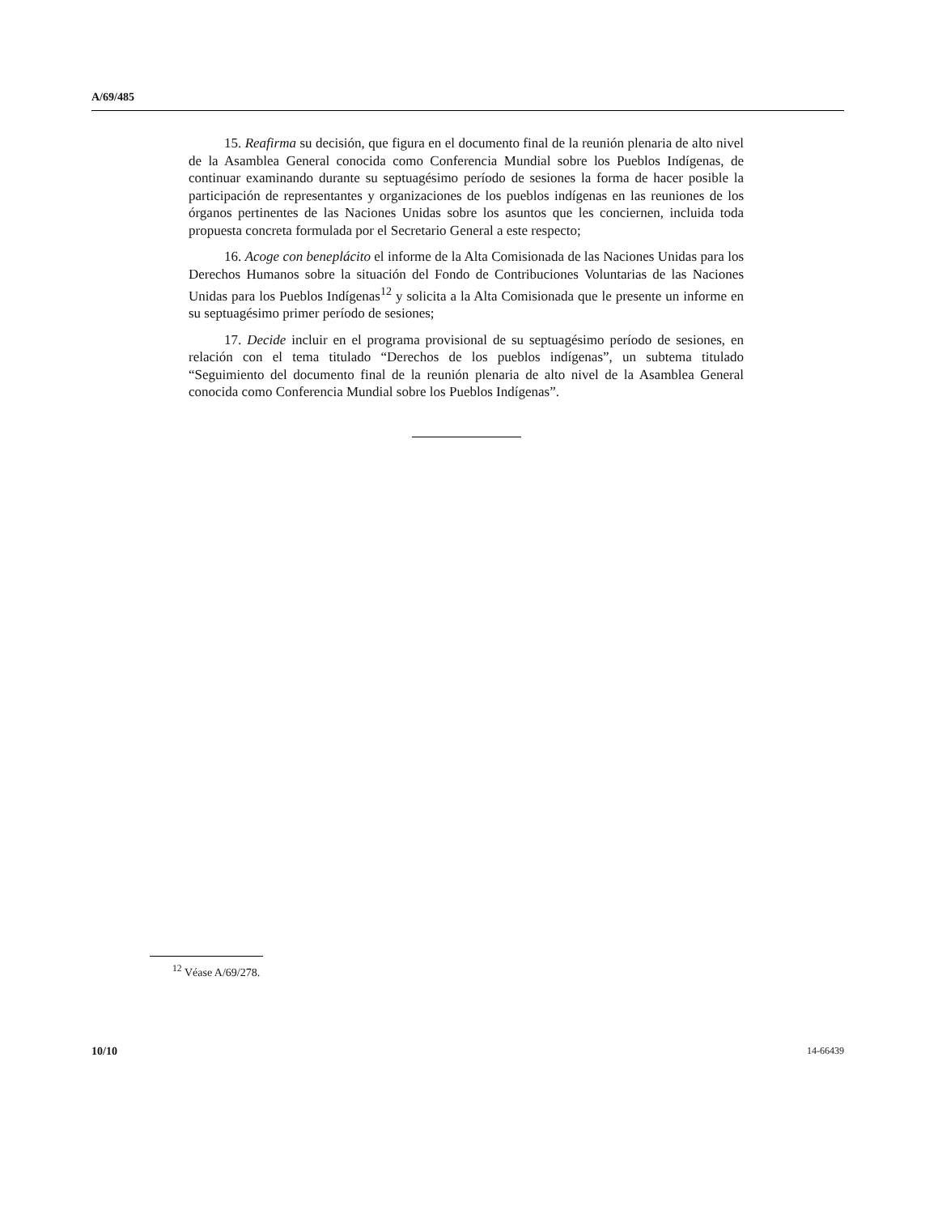A/69/485
15. Reafirma su decisión, que figura en el documento final de la reunión plenaria de alto nivel de la Asamblea General conocida como Conferencia Mundial sobre los Pueblos Indígenas, de continuar examinando durante su septuagésimo período de sesiones la forma de hacer posible la participación de representantes y organizaciones de los pueblos indígenas en las reuniones de los órganos pertinentes de las Naciones Unidas sobre los asuntos que les conciernen, incluida toda propuesta concreta formulada por el Secretario General a este respecto;
16. Acoge con beneplácito el informe de la Alta Comisionada de las Naciones Unidas para los Derechos Humanos sobre la situación del Fondo de Contribuciones Voluntarias de las Naciones Unidas para los Pueblos Indígenas<sup>12</sup> y solicita a la Alta Comisionada que le presente un informe en su septuagésimo primer período de sesiones;
17. Decide incluir en el programa provisional de su septuagésimo período de sesiones, en relación con el tema titulado “Derechos de los pueblos indígenas”, un subtema titulado “Seguimiento del documento final de la reunión plenaria de alto nivel de la Asamblea General conocida como Conferencia Mundial sobre los Pueblos Indígenas”.
<sup>12</sup> Véase A/69/278.
10/10 14-66439